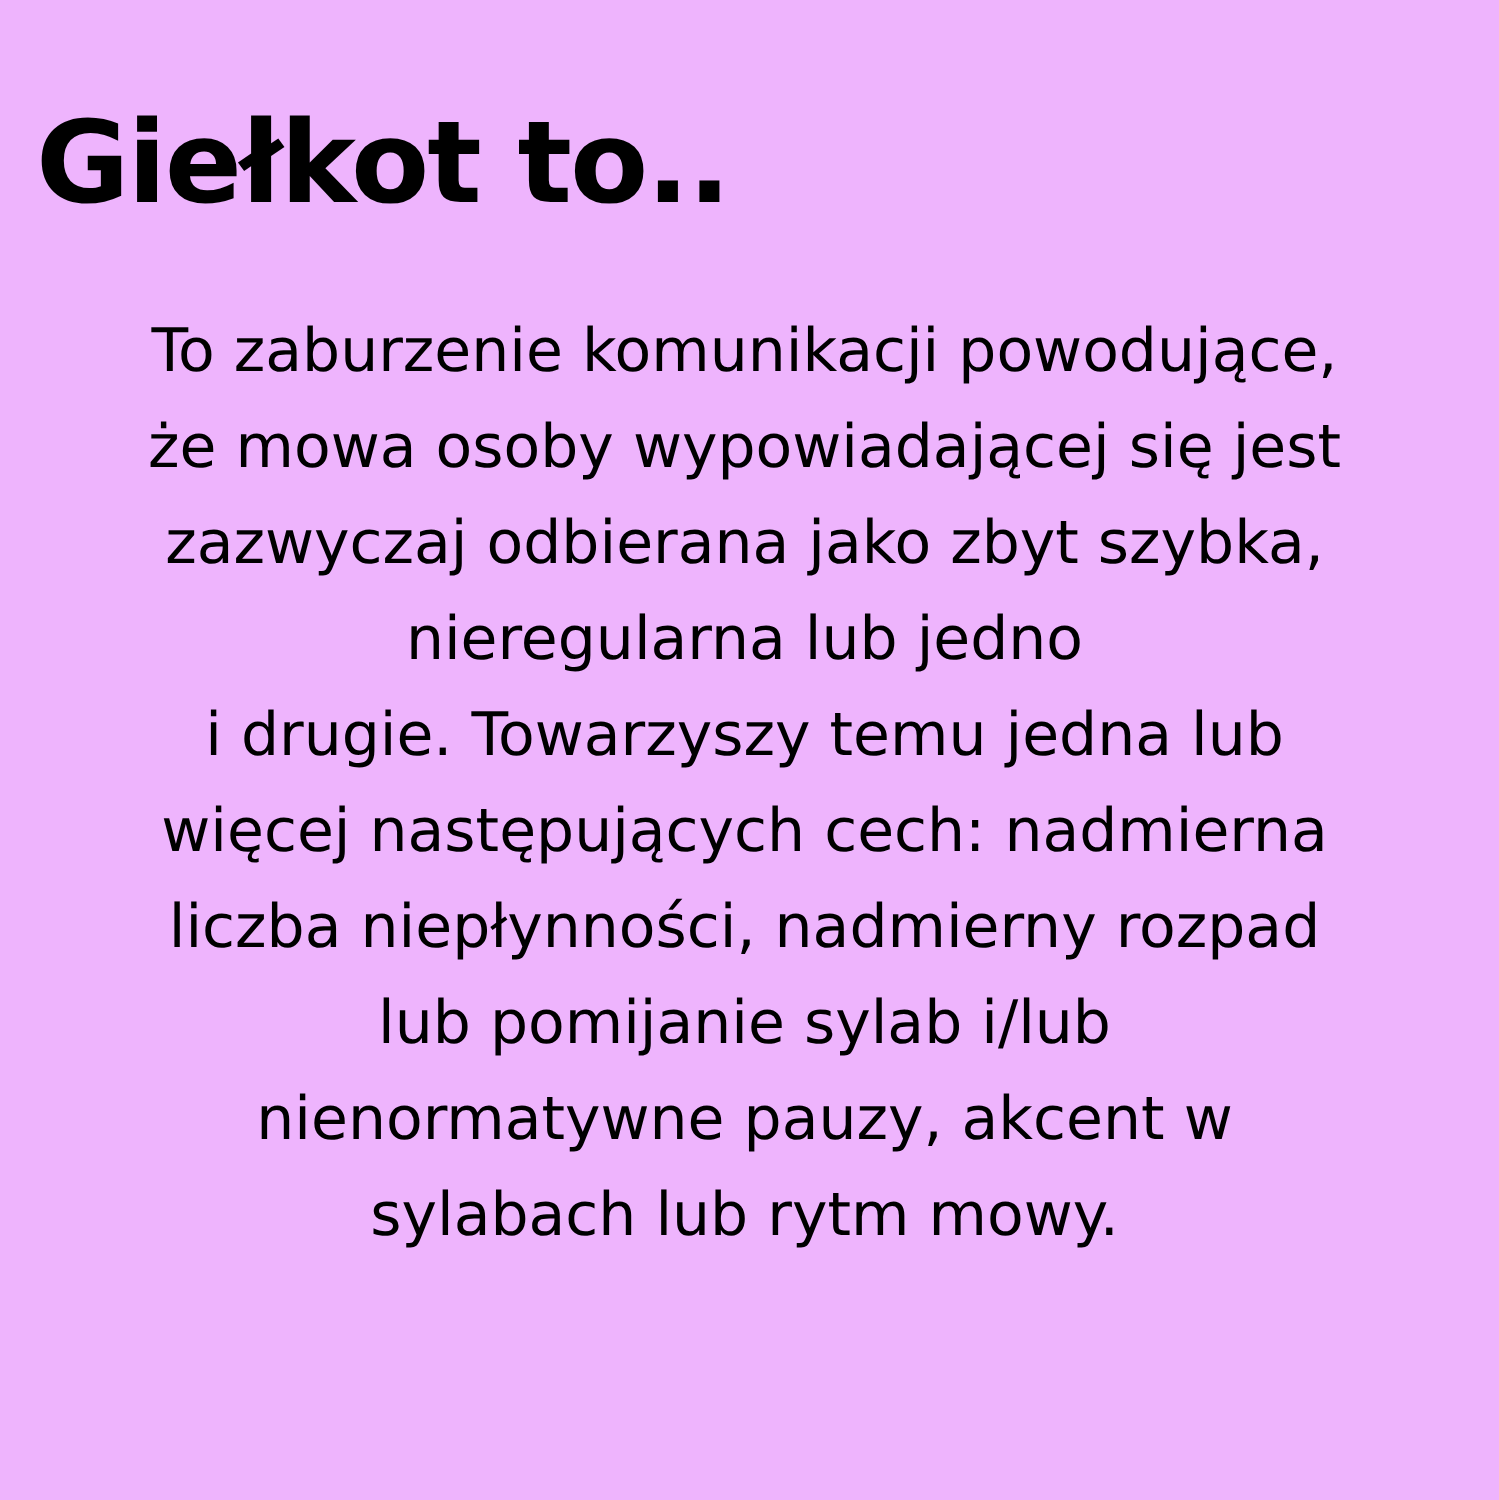Giełkot to..
To zaburzenie komunikacji powodujące,
że mowa osoby wypowiadającej się jest
zazwyczaj odbierana jako zbyt szybka,
nieregularna lub jedno
i drugie. Towarzyszy temu jedna lub
więcej następujących cech: nadmierna
liczba niepłynności, nadmierny rozpad
lub pomijanie sylab i/lub
nienormatywne pauzy, akcent w
sylabach lub rytm mowy.